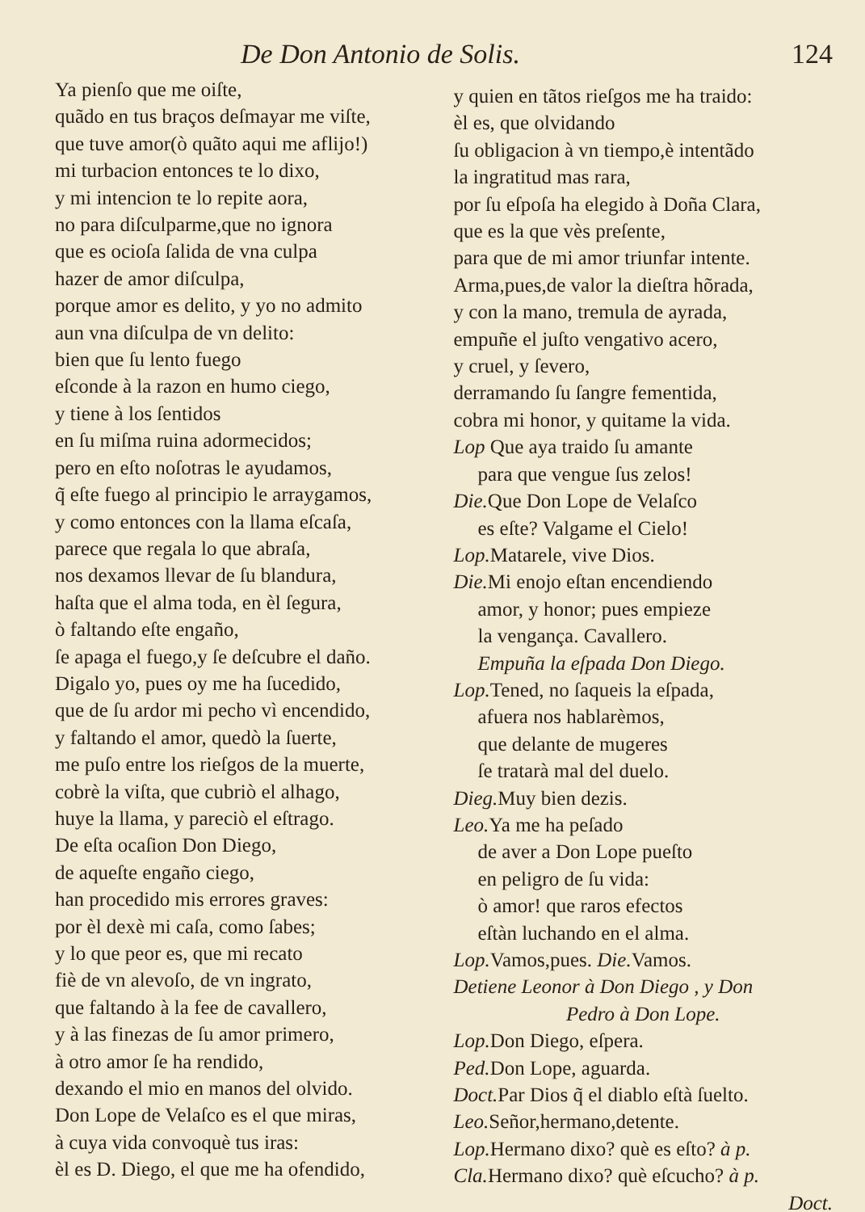De Don Antonio de Solis. 124
Ya pienſo que me oiſte,
quãdo en tus braços deſmayar me viſte,
que tuve amor(ò quãto aqui me aflijo!)
mi turbacion entonces te lo dixo,
y mi intencion te lo repite aora,
no para diſculparme,que no ignora
que es ocioſa ſalida de vna culpa
hazer de amor diſculpa,
porque amor es delito, y yo no admito
aun vna diſculpa de vn delito:
bien que ſu lento fuego
eſconde à la razon en humo ciego,
y tiene à los ſentidos
en ſu miſma ruina adormecidos;
pero en eſto noſotras le ayudamos,
q̃ eſte fuego al principio le arraygamos,
y como entonces con la llama eſcaſa,
parece que regala lo que abraſa,
nos dexamos llevar de ſu blandura,
haſta que el alma toda, en èl ſegura,
ò faltando eſte engaño,
ſe apaga el fuego,y ſe deſcubre el daño.
Digalo yo, pues oy me ha ſucedido,
que de ſu ardor mi pecho vì encendido,
y faltando el amor, quedò la ſuerte,
me puſo entre los rieſgos de la muerte,
cobrè la viſta, que cubriò el alhago,
huye la llama, y pareciò el eſtrago.
De eſta ocaſion Don Diego,
de aqueſte engaño ciego,
han procedido mis errores graves:
por èl dexè mi caſa, como ſabes;
y lo que peor es, que mi recato
fiè de vn alevoſo, de vn ingrato,
que faltando à la fee de cavallero,
y à las finezas de ſu amor primero,
à otro amor ſe ha rendido,
dexando el mio en manos del olvido.
Don Lope de Velaſco es el que miras,
à cuya vida convoquè tus iras:
èl es D. Diego, el que me ha ofendido,
y quien en tãtos rieſgos me ha traido:
èl es, que olvidando
ſu obligacion à vn tiempo,è intentãdo
la ingratitud mas rara,
por ſu eſpoſa ha elegido à Doña Clara,
que es la que vès preſente,
para que de mi amor triunfar intente.
Arma,pues,de valor la dieſtra hõrada,
y con la mano, tremula de ayrada,
empuñe el juſto vengativo acero,
y cruel, y ſevero,
derramando ſu ſangre fementida,
cobra mi honor, y quitame la vida.
Lop Que aya traido ſu amante
para que vengue ſus zelos!
Die. Que Don Lope de Velaſco
es eſte? Valgame el Cielo!
Lop. Matarele, vive Dios.
Die. Mi enojo eſtan encendiendo
amor, y honor; pues empieze
la vengança. Cavallero.
Empuña la eſpada Don Diego.
Lop. Tened, no ſaqueis la eſpada,
afuera nos hablarèmos,
que delante de mugeres
ſe tratarà mal del duelo.
Dieg. Muy bien dezis.
Leo. Ya me ha peſado
de aver a Don Lope pueſto
en peligro de ſu vida:
ò amor! que raros efectos
eſtàn luchando en el alma.
Lop. Vamos,pues. Die. Vamos.
Detiene Leonor à Don Diego , y Don
Pedro à Don Lope.
Lop. Don Diego, eſpera.
Ped. Don Lope, aguarda.
Doct. Par Dios q̃ el diablo eſtà ſuelto.
Leo. Señor,hermano,detente.
Lop. Hermano dixo? què es eſto? à p.
Cla. Hermano dixo? què eſcucho? à p.
Doct.